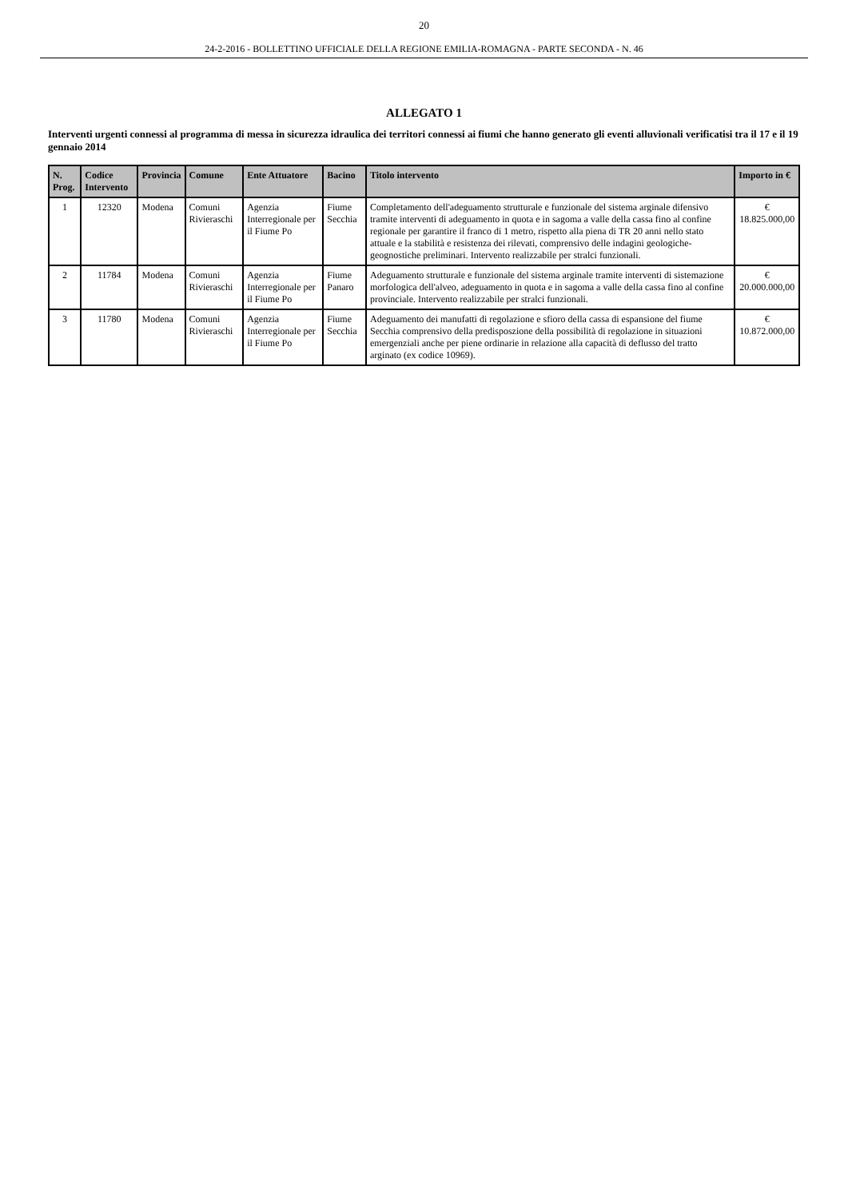20
24-2-2016 - BOLLETTINO UFFICIALE DELLA REGIONE EMILIA-ROMAGNA - PARTE SECONDA - N. 46
ALLEGATO 1
Interventi urgenti connessi al programma di messa in sicurezza idraulica dei territori connessi ai fiumi che hanno generato gli eventi alluvionali verificatisi tra il 17 e il 19 gennaio 2014
| N. Prog. | Codice Intervento | Provincia | Comune | Ente Attuatore | Bacino | Titolo intervento | Importo in € |
| --- | --- | --- | --- | --- | --- | --- | --- |
| 1 | 12320 | Modena | Comuni Rivieraschi | Agenzia Interregionale per il Fiume Po | Fiume Secchia | Completamento dell'adeguamento strutturale e funzionale del sistema arginale difensivo tramite interventi di adeguamento in quota e in sagoma a valle della cassa fino al confine regionale per garantire il franco di 1 metro, rispetto alla piena di TR 20 anni nello stato attuale e la stabilità e resistenza dei rilevati, comprensivo delle indagini geologiche-geognostiche preliminari. Intervento realizzabile per stralci funzionali. | € 18.825.000,00 |
| 2 | 11784 | Modena | Comuni Rivieraschi | Agenzia Interregionale per il Fiume Po | Fiume Panaro | Adeguamento strutturale e funzionale del sistema arginale tramite interventi di sistemazione morfologica dell'alveo, adeguamento in quota e in sagoma a valle della cassa fino al confine provinciale. Intervento realizzabile per stralci funzionali. | € 20.000.000,00 |
| 3 | 11780 | Modena | Comuni Rivieraschi | Agenzia Interregionale per il Fiume Po | Fiume Secchia | Adeguamento dei manufatti di regolazione e sfioro della cassa di espansione del fiume Secchia comprensivo della predisposzione della possibilità di regolazione in situazioni emergenziali anche per piene ordinarie in relazione alla capacità di deflusso del tratto arginato (ex codice 10969). | € 10.872.000,00 |